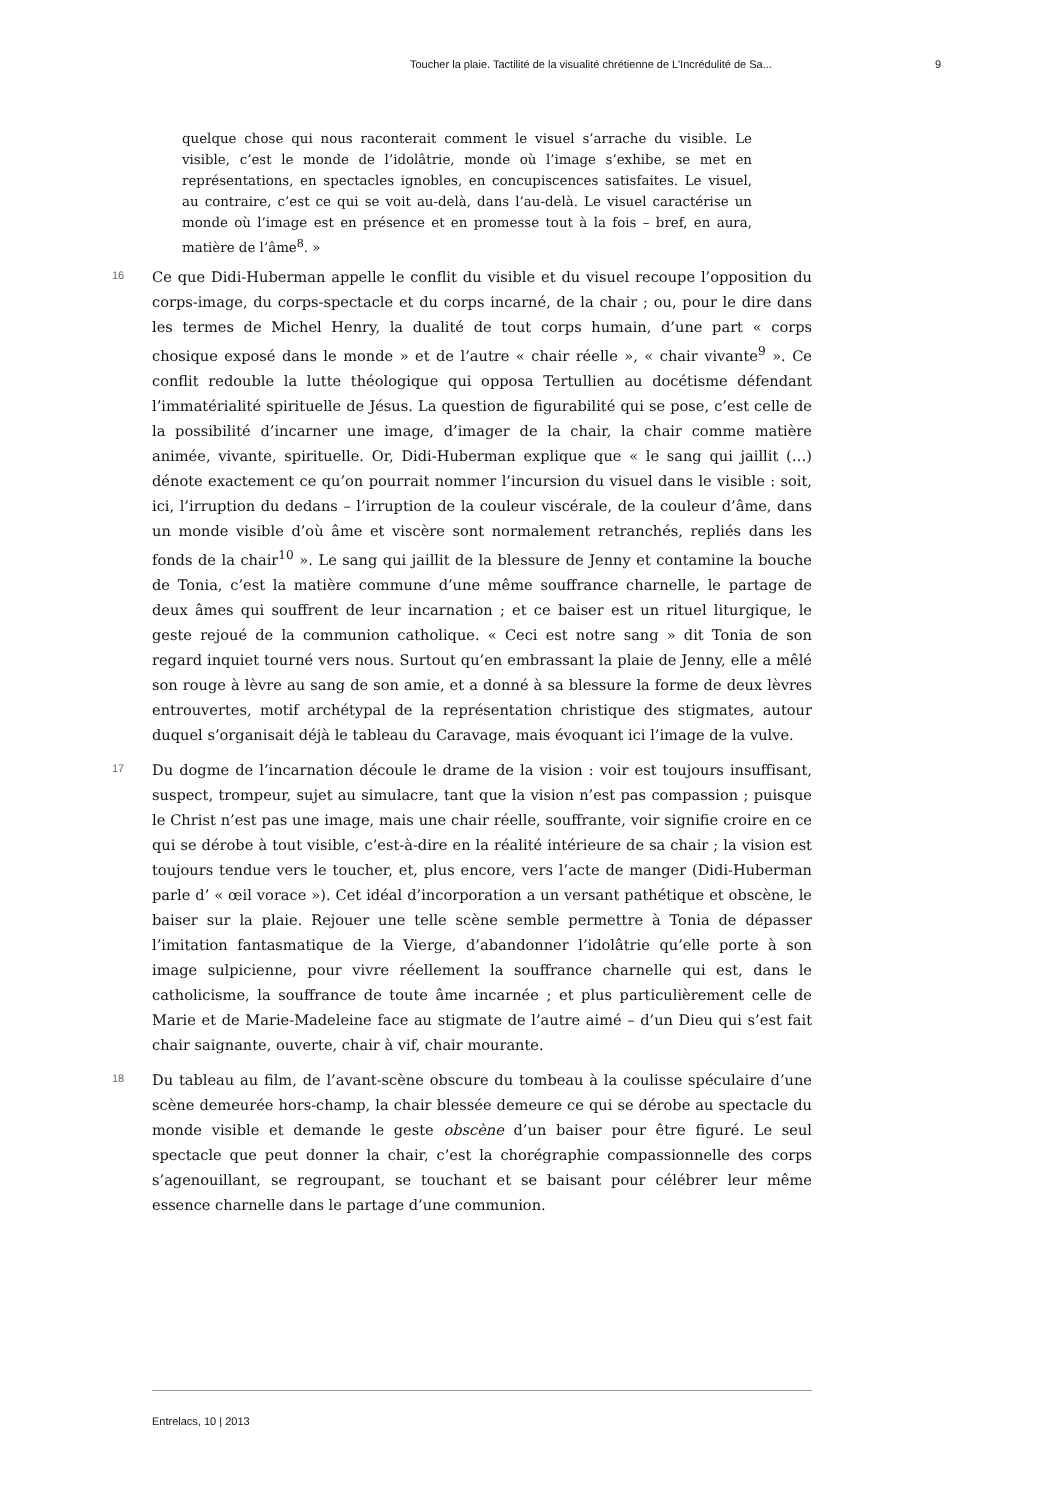Toucher la plaie. Tactilité de la visualité chrétienne de L’Incrédulité de Sa... 9
quelque chose qui nous raconterait comment le visuel s’arrache du visible. Le visible, c’est le monde de l’idolâtrie, monde où l’image s’exhibe, se met en représentations, en spectacles ignobles, en concupiscences satisfaites. Le visuel, au contraire, c’est ce qui se voit au-delà, dans l’au-delà. Le visuel caractérise un monde où l’image est en présence et en promesse tout à la fois – bref, en aura, matière de l’âme<sup>8</sup>. »
16
Ce que Didi-Huberman appelle le conflit du visible et du visuel recoupe l’opposition du corps-image, du corps-spectacle et du corps incarné, de la chair ; ou, pour le dire dans les termes de Michel Henry, la dualité de tout corps humain, d’une part « corps chosique exposé dans le monde » et de l’autre « chair réelle », « chair vivante<sup>9</sup> ». Ce conflit redouble la lutte théologique qui opposa Tertullien au docétisme défendant l’immatérialité spirituelle de Jésus. La question de figurabilité qui se pose, c’est celle de la possibilité d’incarner une image, d’imager de la chair, la chair comme matière animée, vivante, spirituelle. Or, Didi-Huberman explique que « le sang qui jaillit (…) dénote exactement ce qu’on pourrait nommer l’incursion du visuel dans le visible : soit, ici, l’irruption du dedans – l’irruption de la couleur viscérale, de la couleur d’âme, dans un monde visible d’où âme et viscère sont normalement retranchés, repliés dans les fonds de la chair<sup>10</sup> ». Le sang qui jaillit de la blessure de Jenny et contamine la bouche de Tonia, c’est la matière commune d’une même souffrance charnelle, le partage de deux âmes qui souffrent de leur incarnation ; et ce baiser est un rituel liturgique, le geste rejoué de la communion catholique. « Ceci est notre sang » dit Tonia de son regard inquiet tourné vers nous. Surtout qu’en embrassant la plaie de Jenny, elle a mêlé son rouge à lèvre au sang de son amie, et a donné à sa blessure la forme de deux lèvres entrouvertes, motif archétypal de la représentation christique des stigmates, autour duquel s’organisait déjà le tableau du Caravage, mais évoquant ici l’image de la vulve.
17
Du dogme de l’incarnation découle le drame de la vision : voir est toujours insuffisant, suspect, trompeur, sujet au simulacre, tant que la vision n’est pas compassion ; puisque le Christ n’est pas une image, mais une chair réelle, souffrante, voir signifie croire en ce qui se dérobe à tout visible, c’est-à-dire en la réalité intérieure de sa chair ; la vision est toujours tendue vers le toucher, et, plus encore, vers l’acte de manger (Didi-Huberman parle d’ « œil vorace »). Cet idéal d’incorporation a un versant pathétique et obscène, le baiser sur la plaie. Rejouer une telle scène semble permettre à Tonia de dépasser l’imitation fantasmatique de la Vierge, d’abandonner l’idolâtrie qu’elle porte à son image sulpicienne, pour vivre réellement la souffrance charnelle qui est, dans le catholicisme, la souffrance de toute âme incarnée ; et plus particulièrement celle de Marie et de Marie-Madeleine face au stigmate de l’autre aimé – d’un Dieu qui s’est fait chair saignante, ouverte, chair à vif, chair mourante.
18
Du tableau au film, de l’avant-scène obscure du tombeau à la coulisse spéculaire d’une scène demeurée hors-champ, la chair blessée demeure ce qui se dérobe au spectacle du monde visible et demande le geste obscène d’un baiser pour être figuré. Le seul spectacle que peut donner la chair, c’est la chorégraphie compassionnelle des corps s’agenouillant, se regroupant, se touchant et se baisant pour célébrer leur même essence charnelle dans le partage d’une communion.
Entrelacs, 10 | 2013